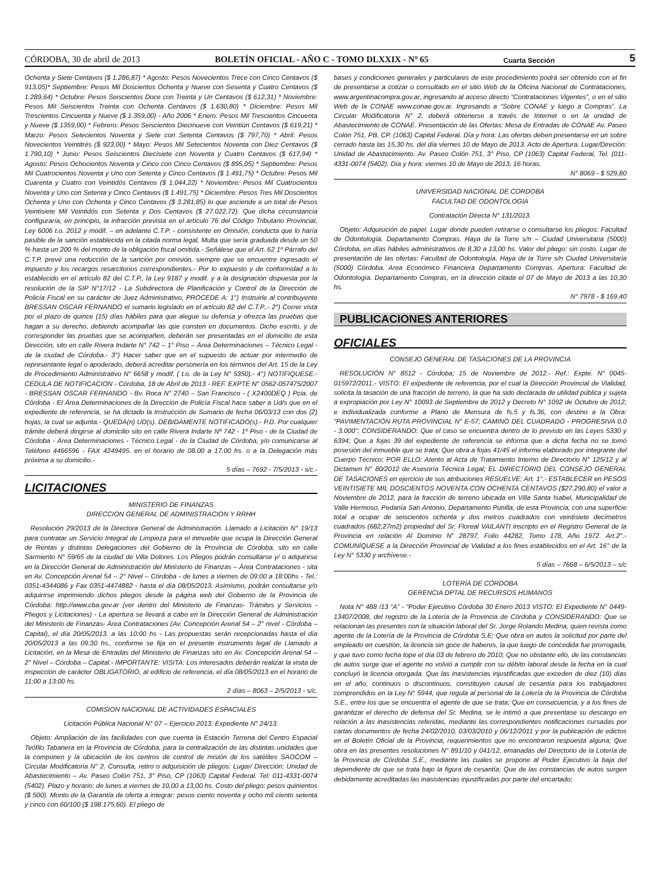CÓRDOBA, 30 de abril de 2013 BOLETÍN OFICIAL - AÑO C - TOMO DLXXIX - Nº 65 Cuarta Sección 5
Ochenta y Siete Centavos ($ 1.286,87) * Agosto: Pesos Novecientos Trece con Cinco Centavos ($ 913,05)* Septiembre: Pesos Mil Doscientos Ochenta y Nueve con Sesenta y Cuatro Centavos ($ 1.289,64) * Octubre: Pesos Seiscientos Doce con Treinta y Un Centavos ($ 612,31) * Noviembre: Pesos Mil Seiscientos Treinta con Ochenta Centavos ($ 1.630,80) * Diciembre: Pesos Mil Trescientos Cincuenta y Nueve ($ 1.359,00) - Año 2006 * Enero: Pesos Mil Trescientos Cincuenta y Nueve ($ 1359,00) * Febrero: Pesos Seiscientos Diecinueve con Veintiún Centavos ($ 619,21) * Marzo: Pesos Setecientos Noventa y Siete con Setenta Centavos ($ 797,70) * Abril: Pesos Novecientos Veintitrés ($ 923,00) * Mayo: Pesos Mil Setecientos Noventa con Diez Centavos ($ 1.790,10) * Junio: Pesos Seiscientos Diecisiete con Noventa y Cuatro Centavos ($ 617,94) * Agosto: Pesos Ochocientos Noventa y Cinco con Cinco Centavos ($ 895,05) * Septiembre: Pesos Mil Cuatrocientos Noventa y Uno con Setenta y Cinco Centavos ($ 1.491,75) * Octubre: Pesos Mil Cuarenta y Cuatro con Veintidós Centavos ($ 1.044,22) * Noviembre: Pesos Mil Cuatrocientos Noventa y Uno con Setenta y Cinco Centavos ($ 1.491,75) * Diciembre: Pesos Tres Mil Doscientos Ochenta y Uno con Ochenta y Cinco Centavos ($ 3.281,85) lo que asciende a un total de Pesos Veintisiete Mil Veintidós con Setenta y Dos Centavos ($ 27.022,72). Que dicha circunstancia configuraría, en principio, la infracción prevista en el artículo 76 del Código Tributario Provincial, Ley 6006 t.o. 2012 y modif. – en adelante C.T.P. - consistente en Omisión, conducta que lo haría pasible de la sanción establecida en la citada norma legal, Multa que sería graduada desde un 50 % hasta un 200 % del monto de la obligación fiscal omitida.- Señálese que el Art. 62 1º Párrafo del C.T.P. prevé una reducción de la sanción por omisión, siempre que se encuentre ingresado el impuesto y los recargos resarcitorios correspondientes.- Por lo expuesto y de conformidad a lo establecido en el artículo 82 del C.T.P., la Ley 9187 y modif. y a la designación dispuesta por la resolución de la SIP N°17/12 - La Subdirectora de Planificación y Control de la Dirección de Policía Fiscal en su carácter de Juez Administrativo, PROCEDE A: 1°) Instruirle al contribuyente BRESSAN OSCAR FERNANDO el sumario legislado en el artículo 82 del C.T.P..- 2°) Correr vista por el plazo de quince (15) días hábiles para que alegue su defensa y ofrezca las pruebas que hagan a su derecho, debiendo acompañar las que consten en documentos. Dicho escrito, y de corresponder las pruebas que se acompañen, deberán ser presentadas en el domicilio de esta Dirección, sito en calle Rivera Indarte N° 742 – 1° Piso – Área Determinaciones – Técnico Legal - de la ciudad de Córdoba.- 3°) Hacer saber que en el supuesto de actuar por intermedio de representante legal o apoderado, deberá acreditar personería en los términos del Art. 15 de la Ley de Procedimiento Administrativo N° 6658 y modif. ( t.o. de la Ley N° 5350).- 4°) NOTIFIQUESE.- CEDULA DE NOTIFICACION - Córdoba, 18 de Abril de 2013 - REF. EXPTE N° 0562-057475/2007 - BRESSAN OSCAR FERNANDO - Bv. Roca N° 2740 – San Francisco - ( X2400DEQ ) Pcia. de Córdoba - El Área Determinaciones de la Dirección de Policía Fiscal hace saber a Ud/s que en el expediente de referencia, se ha dictado la Instrucción de Sumario de fecha 06/03/13 con dos (2) hojas, la cual se adjunta.- QUEDA(n) UD(s). DEBIDAMENTE NOTIFICADO(s).- P.D. Por cualquier trámite deberá dirigirse al domicilio sito en calle Rivera Indarte Nº 742 - 1º Piso - de la Ciudad de Córdoba - Área Determinaciones - Técnico Legal - de la Ciudad de Córdoba, y/o comunicarse al Teléfono 4466596 - FAX 4249495. en el horario de 08.00 a 17.00 hs. o a la Delegación más próxima a su domicilio.-
5 días – 7692 - 7/5/2013 - s/c.-
LICITACIONES
MINISTERIO DE FINANZAS
DIRECCION GENERAL DE ADMINISTRACION Y RRHH
Resolución 29/2013 de la Directora General de Administración. Llamado a Licitación N° 19/13 para contratar un Servicio Integral de Limpieza para el inmueble que ocupa la Dirección General de Rentas y distintas Delegaciones del Gobierno de la Provincia de Córdoba, sito en calle Sarmiento N° 59/65 de la ciudad de Villa Dolores. Los Pliegos podrán consultarse y/ o adquirirse en la Dirección General de Administración del Ministerio de Finanzas – Área Contrataciones - sita en Av. Concepción Arenal 54 – 2° Nivel – Córdoba - de lunes a viernes de 09:00 a 18:00hs - Tel.: 0351-4344086 y Fax 0351-4474882 - hasta el día 08/05/2013. Asimismo, podrán consultarse y/o adquirirse imprimiendo dichos pliegos desde la página web del Gobierno de la Provincia de Córdoba: http://www.cba.gov.ar (ver dentro del Ministerio de Finanzas- Trámites y Servicios - Pliegos y Licitaciones) - La apertura se llevará a cabo en la Dirección General de Administración del Ministerio de Finanzas- Área Contrataciones (Av. Concepción Arenal 54 – 2° nivel - Córdoba – Capital), el día 20/05/2013. a las 10:00 hs - Las propuestas serán recepcionadas hasta el día 20/05/2013 a las 09:30 hs., conforme se fija en el presente instrumento legal de Llamado a Licitación, en la Mesa de Entradas del Ministerio de Finanzas sito en Av. Concepción Arenal 54 – 2° Nivel – Córdoba – Capital.- IMPORTANTE: VISITA: Los interesados deberán realizar la visita de inspección de carácter OBLIGATORIO, al edificio de referencia, el día 08/05/2013 en el horario de 11:00 a 13:00 hs.
2 días – 8063 – 2/5/2013 - s/c.
COMISION NACIONAL DE ACTIVIDADES ESPACIALES
Licitación Pública Nacional N° 07 – Ejercicio 2013. Expediente N° 24/13.
Objeto: Ampliación de las facilidades con que cuenta la Estación Terrena del Centro Espacial Teófilo Tabanera en la Provincia de Córdoba, para la centralización de las distintas unidades que la componen y la ubicación de los centros de control de misión de los satélites SAOCOM – Circular Modificatoria N° 2. Consulta, retiro o adquisición de pliegos: Lugar/ Dirección: Unidad de Abastecimiento – Av. Paseo Colón 751, 3° Piso, CP (1063) Capital Federal. Tel: 011-4331-0074 (5402). Plazo y horario: de lunes a viernes de 10,00 a 13,00 hs. Costo del pliego: pesos quinientos ($ 500). Monto de la Garantía de oferta a integrar: pesos ciento noventa y ocho mil ciento setenta y cinco con 60/100 ($ 198.175,60). El pliego de
bases y condiciones generales y particulares de este procedimiento podrá ser obtenido con el fin de presentarse a cotizar o consultado en el sitio Web de la Oficina Nacional de Contrataciones, www.argentinacompra.gov.ar, ingresando al acceso directo “Contrataciones Vigentes”, o en el sitio Web de la CONAE www.conae.gov.ar. Ingresando a “Sobre CONAE y luego a Compras”. La Circular Modificatoria N° 2, deberá obtenerse a través de Internet o en la unidad de Abastecimiento de CONAE. Presentación de las Ofertas: Mesa de Entradas de CONAE Av. Paseo Colón 751, PB. CP. (1063) Capital Federal. Día y hora: Las ofertas deben presentarse en un sobre cerrado hasta las 15,30 hs. del día viernes 10 de Mayo de 2013. Acto de Apertura. Lugar/Direción: Unidad de Abastecimiento. Av. Paseo Colón 751, 3° Piso, CP (1063) Capital Federal, Tel. (011-4331-0074 (5402). Día y hora: viernes 10 de Mayo de 2013, 16 horas.
N° 8069 - $ 529,80
UNIVERSIDAD NACIONAL DE CORDOBA
FACULTAD DE ODONTOLOGIA
Contratación Directa N° 131/2013.
Objeto: Adquisición de papel. Lugar donde pueden retirarse o consultarse los pliegos: Facultad de Odontología. Departamento Compras. Haya de la Torre s/n – Ciudad Universitaria (5000) Córdoba, en días hábiles administrativos de 8,30 a 13,00 hs. Valor del pliego: sin costo. Lugar de presentación de las ofertas: Facultad de Odontología. Haya de la Torre s/n Ciudad Universitaria (5000) Córdoba. Area Económico Financiera Departamento Compras. Apertura: Facultad de Odontología. Departamento Compras, en la dirección citada el 07 de Mayo de 2013 a las 10,30 hs.
N° 7978 - $ 169,40
PUBLICACIONES ANTERIORES
OFICIALES
CONSEJO GENERAL DE TASACIONES DE LA PROVINCIA
RESOLUCIÓN N° 8512 - Córdoba; 15 de Noviembre de 2012.- Ref.: Expte. N° 0045-015972/2011.- VISTO: El expediente de referencia, por el cual la Dirección Provincial de Vialidad, solicita la tasación de una fracción de terreno, la que ha sido declarada de utilidad pública y sujeta a expropiación por Ley N° 10093 de Septiembre de 2012 y Decreto N° 1092 de Octubre de 2012; e individualizada conforme a Plano de Mensura de fs.5 y fs.36, con destino a la Obra: "PAVIMENTACIÓN RUTA PROVINCIAL N° E-57; CAMINO DEL CUADRADO - PROGRESIVA 0.0 - 3.000"; CONSIDERANDO: Que el caso se encuentra dentro de lo previsto en las Leyes 5330 y 6394; Que a fojas 39 del expediente de referencia se informa que a dicha fecha no se tomó posesión del inmueble que se trata; Que obra a fojas 41/45 el informe elaborado por integrante del Cuerpo Técnico; POR ELLO: Atento al Acta de Tratamiento Interno de Directorio N° 125/12 y al Dictamen N° 80/2012 de Asesoría Técnica Legal; EL DIRECTORIO DEL CONSEJO GENERAL DE TASACIONES en ejercicio de sus atribuciones RESUELVE: Art. 1°.- ESTABLECER en PESOS VEINTISIETE MIL DOSCIENTOS NOVENTA CON OCHENTA CENTAVOS ($27.290,80) el valor a Noviembre de 2012, para la fracción de terreno ubicada en Villa Santa Isabel, Municipalidad de Valle Hermoso, Pedanía San Antonio, Departamento Punilla, de esta Provincia, con una superficie total a ocupar de seiscientos ochenta y dos metros cuadrados con veintisiete decímetros cuadrados (682,27m2) propiedad del Sr. Floreal VAILANTI inscripto en el Registro General de la Provincia en relación Al Dominio N° 28797, Folio 44282, Tomo 178, Año 1972. Art.2°.- COMUNÍQUESE a la Dirección Provincial de Vialidad a los fines establecidos en el Art. 16° de la Ley N° 5330 y archívese.-
5 días – 7668 – 6/5/2013 – s/c
LOTERÍA DE CÓRDOBA
GERENCIA DPTAL DE RECURSOS HUMANOS
Nota N° 488 /13 “A” - "Poder Ejecutivo Córdoba 30 Enero 2013 VISTO: El Expediente N° 0449-13407/2008, del registro de la Lotería de la Provincia de Córdoba y CONSIDERANDO: Que se relacionan las presentes con la situación laboral del Sr. Jorge Rolando Medina, quien revista como agente de la Lotería de la Provincia de Córdoba S.E; Que obra en autos la solicitud por parte del empleado en cuestión, la licencia sin goce de haberes, la que luego de concedida fue prorrogada, y que tuvo como fecha tope el día 03 de febrero de 2010; Que no obstante ello, de las constancias de autos surge que el agente no volvió a cumplir con su débito laboral desde la fecha en la cual concluyó la licencia otorgada. Que las inasistencias injustificadas que exceden de diez (10) días en el año, continuos o discontinuos, constituyen causal de cesantía para los trabajadores comprendidos en la Ley N° 5944, que regula al personal de la Lotería de la Provincia de Córdoba S.E., entre los que se encuentra el agente de que se trata; Que en consecuencia, y a los fines de garantizar el derecho de defensa del Sr. Medina, se le intimó a que presentase su descargo en relación a las inasistencias referidas, mediante las correspondientes notificaciones cursadas por cartas documentos de fecha 24/02/2010, 03/03/2010 y 06/12/2011 y por la publicación de edictos en el Boletín Oficial de la Provincia, requerimientos que no encontraron respuesta alguna; Que obra en las presentes resoluciones N° 891/10 y 041/12, emanadas del Directorio de la Lotería de la Provincia de Córdoba S.E., mediante las cuales se propone al Poder Ejecutivo la baja del dependiente de que se trata bajo la figura de cesantía; Que de las constancias de autos surgen debidamente acreditadas las inasistencias injustificadas por parte del encartado;